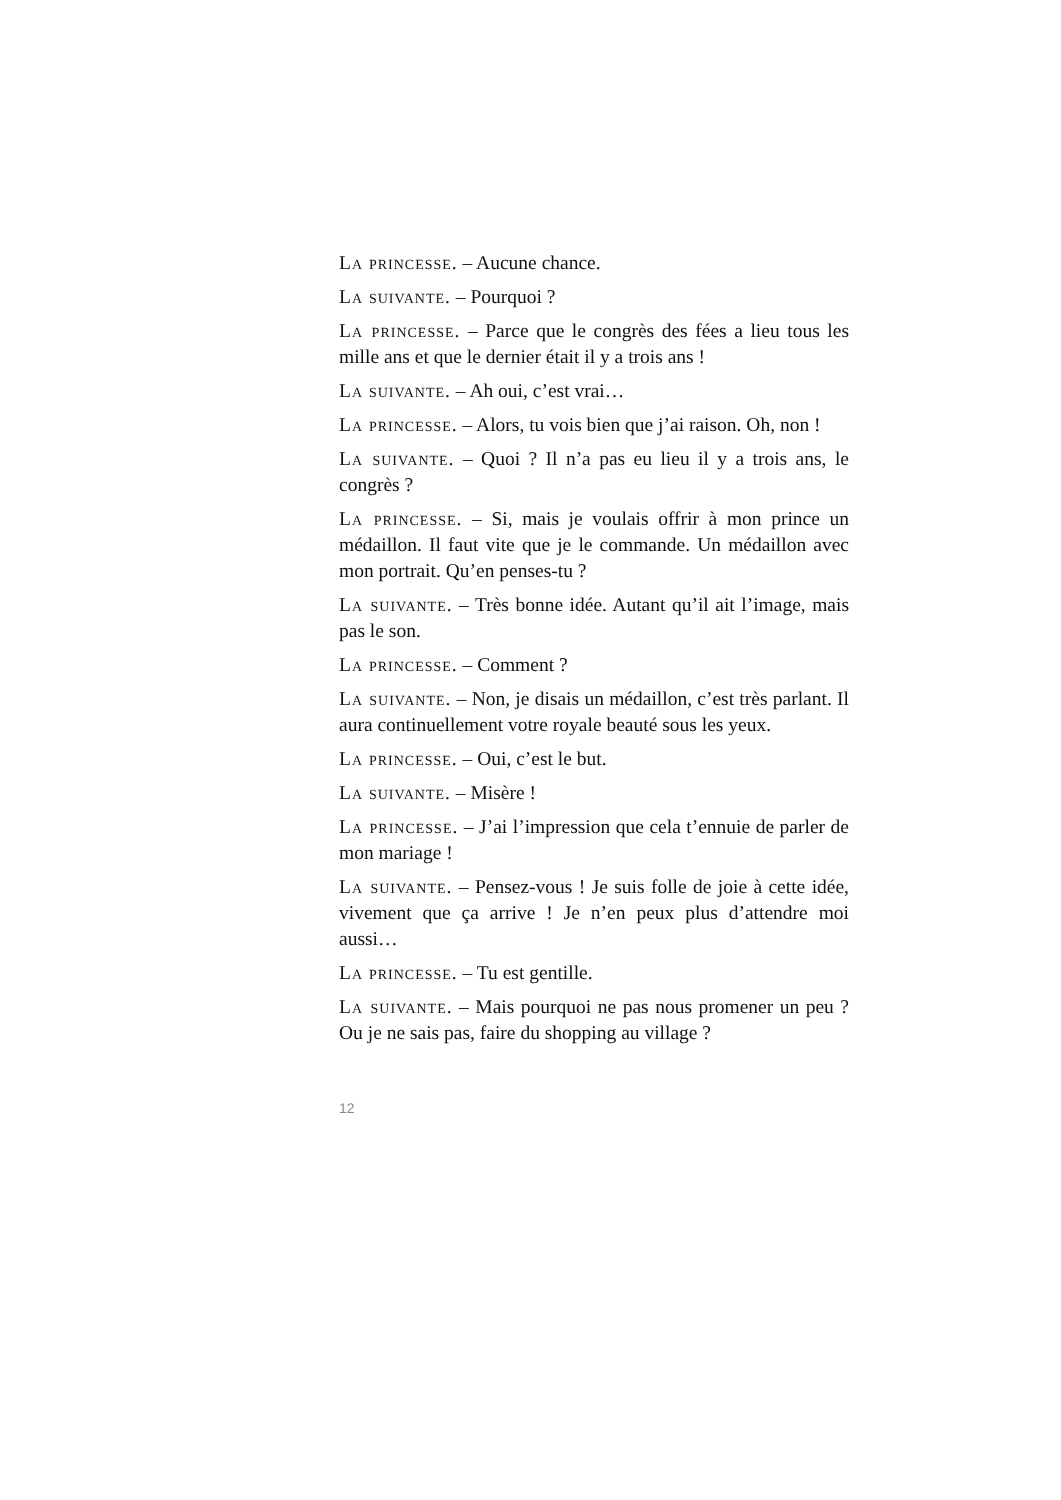La princesse. – Aucune chance.
La suivante. – Pourquoi ?
La princesse. – Parce que le congrès des fées a lieu tous les mille ans et que le dernier était il y a trois ans !
La suivante. – Ah oui, c’est vrai…
La princesse. – Alors, tu vois bien que j’ai raison. Oh, non !
La suivante. – Quoi ? Il n’a pas eu lieu il y a trois ans, le congrès ?
La princesse. – Si, mais je voulais offrir à mon prince un médaillon. Il faut vite que je le commande. Un médaillon avec mon portrait. Qu’en penses-tu ?
La suivante. – Très bonne idée. Autant qu’il ait l’image, mais pas le son.
La princesse. – Comment ?
La suivante. – Non, je disais un médaillon, c’est très parlant. Il aura continuellement votre royale beauté sous les yeux.
La princesse. – Oui, c’est le but.
La suivante. – Misère !
La princesse. – J’ai l’impression que cela t’ennuie de parler de mon mariage !
La suivante. – Pensez-vous ! Je suis folle de joie à cette idée, vivement que ça arrive ! Je n’en peux plus d’attendre moi aussi…
La princesse. – Tu est gentille.
La suivante. – Mais pourquoi ne pas nous promener un peu ? Ou je ne sais pas, faire du shopping au village ?
12